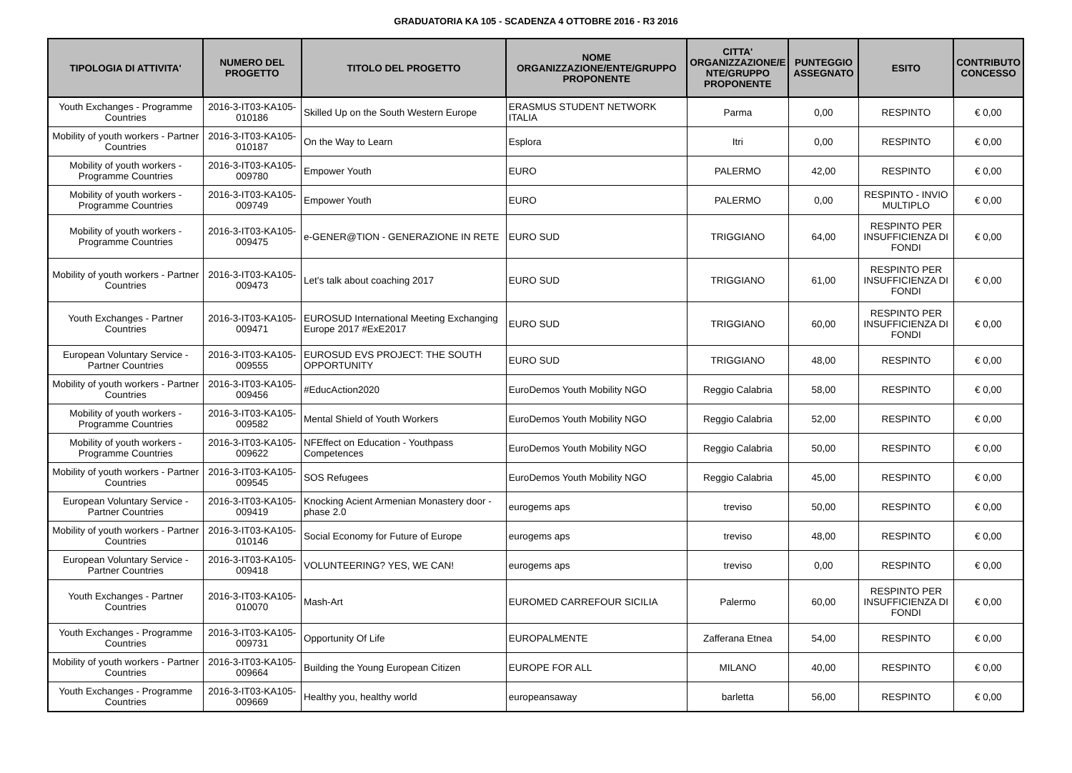GRADUATORIA KA 105 - SCADENZA 4 OTTOBRE 2016 - R3 2016
| TIPOLOGIA DI ATTIVITA' | NUMERO DEL PROGETTO | TITOLO DEL PROGETTO | NOME ORGANIZZAZIONE/ENTE/GRUPPO PROPONENTE | CITTA' ORGANIZZAZIONE/E NTE/GRUPPO PROPONENTE | PUNTEGGIO ASSEGNATO | ESITO | CONTRIBUTO CONCESSO |
| --- | --- | --- | --- | --- | --- | --- | --- |
| Youth Exchanges - Programme Countries | 2016-3-IT03-KA105-010186 | Skilled Up on the South Western Europe | ERASMUS STUDENT NETWORK ITALIA | Parma | 0,00 | RESPINTO | € 0,00 |
| Mobility of youth workers - Partner Countries | 2016-3-IT03-KA105-010187 | On the Way to Learn | Esplora | Itri | 0,00 | RESPINTO | € 0,00 |
| Mobility of youth workers - Programme Countries | 2016-3-IT03-KA105-009780 | Empower Youth | EURO | PALERMO | 42,00 | RESPINTO | € 0,00 |
| Mobility of youth workers - Programme Countries | 2016-3-IT03-KA105-009749 | Empower Youth | EURO | PALERMO | 0,00 | RESPINTO - INVIO MULTIPLO | € 0,00 |
| Mobility of youth workers - Programme Countries | 2016-3-IT03-KA105-009475 | e-GENER@TION - GENERAZIONE IN RETE | EURO SUD | TRIGGIANO | 64,00 | RESPINTO PER INSUFFICIENZA DI FONDI | € 0,00 |
| Mobility of youth workers - Partner Countries | 2016-3-IT03-KA105-009473 | Let's talk about coaching 2017 | EURO SUD | TRIGGIANO | 61,00 | RESPINTO PER INSUFFICIENZA DI FONDI | € 0,00 |
| Youth Exchanges - Partner Countries | 2016-3-IT03-KA105-009471 | EUROSUD International Meeting Exchanging Europe 2017 #ExE2017 | EURO SUD | TRIGGIANO | 60,00 | RESPINTO PER INSUFFICIENZA DI FONDI | € 0,00 |
| European Voluntary Service - Partner Countries | 2016-3-IT03-KA105-009555 | EUROSUD EVS PROJECT: THE SOUTH OPPORTUNITY | EURO SUD | TRIGGIANO | 48,00 | RESPINTO | € 0,00 |
| Mobility of youth workers - Partner Countries | 2016-3-IT03-KA105-009456 | #EducAction2020 | EuroDemos Youth Mobility NGO | Reggio Calabria | 58,00 | RESPINTO | € 0,00 |
| Mobility of youth workers - Programme Countries | 2016-3-IT03-KA105-009582 | Mental Shield of Youth Workers | EuroDemos Youth Mobility NGO | Reggio Calabria | 52,00 | RESPINTO | € 0,00 |
| Mobility of youth workers - Programme Countries | 2016-3-IT03-KA105-009622 | NFEffect on Education - Youthpass Competences | EuroDemos Youth Mobility NGO | Reggio Calabria | 50,00 | RESPINTO | € 0,00 |
| Mobility of youth workers - Partner Countries | 2016-3-IT03-KA105-009545 | SOS Refugees | EuroDemos Youth Mobility NGO | Reggio Calabria | 45,00 | RESPINTO | € 0,00 |
| European Voluntary Service - Partner Countries | 2016-3-IT03-KA105-009419 | Knocking Acient Armenian Monastery door - phase 2.0 | eurogems aps | treviso | 50,00 | RESPINTO | € 0,00 |
| Mobility of youth workers - Partner Countries | 2016-3-IT03-KA105-010146 | Social Economy for Future of Europe | eurogems aps | treviso | 48,00 | RESPINTO | € 0,00 |
| European Voluntary Service - Partner Countries | 2016-3-IT03-KA105-009418 | VOLUNTEERING? YES, WE CAN! | eurogems aps | treviso | 0,00 | RESPINTO | € 0,00 |
| Youth Exchanges - Partner Countries | 2016-3-IT03-KA105-010070 | Mash-Art | EUROMED CARREFOUR SICILIA | Palermo | 60,00 | RESPINTO PER INSUFFICIENZA DI FONDI | € 0,00 |
| Youth Exchanges - Programme Countries | 2016-3-IT03-KA105-009731 | Opportunity Of Life | EUROPALMENTE | Zafferana Etnea | 54,00 | RESPINTO | € 0,00 |
| Mobility of youth workers - Partner Countries | 2016-3-IT03-KA105-009664 | Building the Young European Citizen | EUROPE FOR ALL | MILANO | 40,00 | RESPINTO | € 0,00 |
| Youth Exchanges - Programme Countries | 2016-3-IT03-KA105-009669 | Healthy you, healthy world | europeansaway | barletta | 56,00 | RESPINTO | € 0,00 |